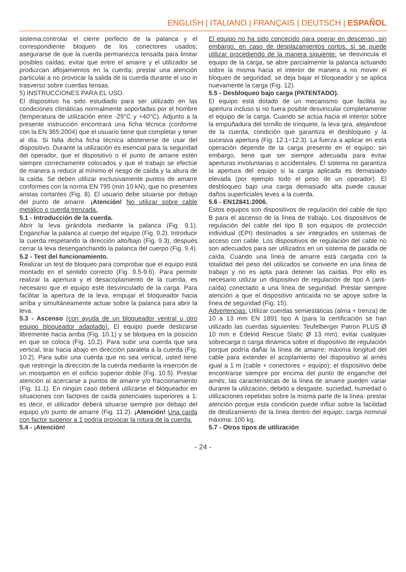ENGLISH | ITALIANO | FRANÇAIS | DEUTSCH | ESPAÑOL
sistema;controlar el cierre perfecto de la palanca y el correspondiente bloqueo de los conectores usados; asegurarse de que la cuerda permanezca tensada para limitar posibles caídas; evitar que entre el amarre y el utilizador se produzcan aflojamientos en la cuerda; prestar una atención particular a no provocar la salida de la cuerda durante el uso in trasverso sobre cuerdas tensas.
5) INSTRUCCIONES PARA EL USO.
El dispositivo ha sido estudiado para ser utilizado en las condiciones climáticas normalmente soportadas por el hombre (temperatura de utilización entre -29°C y +40°C). Adjunto a la presente instrucción encontrará una ficha técnica (conforme con la EN 365:2004) que el usuario tiene que completar y tener al día. Si falta dicha ficha técnica abstenerse de usar del dispositivo. Durante la utilización es esencial para la seguridad del operador, que el dispositivo o el punto de amarre estén siempre correctamente colocados y que el trabajo se efectúe de manera a reducir al mínimo el riesgo de caída y la altura de la caída. Se deben utilizar exclusivamente puntos de amarre conformes con la norma EN 795 (min 10 kN), que no presentes aristas cortantes (Fig. 8). El usuario debe situarse por debajo del punto de amarre. ¡Atención! No utilizar sobre cable metálico o cuerda trenzada.
5.1 - Introducción de la cuerda.
Abrir la leva girándola mediante la palanca (Fig. 9.1). Enganchar la palanca al cuerpo del equipo (Fig. 9.2). Introducir la cuerda respetando la dirección alto/bajo (Fig. 9.3), después cerrar la leva desenganchando la palanca del cuerpo (Fig. 9.4).
5.2 - Test del funcionamiento.
Realizar un test de bloqueo para comprobar que el equipo está montado en el sentido correcto (Fig. 9.5-9.6). Para permitir realizar la apertura y el desacoplamiento de la cuerda, es necesario que el equipo esté desvinculado de la carga. Para facilitar la apertura de la leva, empujar el bloqueador hacia arriba y simultáneamente actuar sobre la palanca para abrir la leva.
5.3 - Ascenso (con ayuda de un bloqueador ventral u otro equipo bloqueador adaptado). El equipo puede deslizarse libremente hacia arriba (Fig. 10.1) y se bloquea en la posición en que se coloca (Fig. 10.2). Para subir una cuerda que sea vertical, tirar hacia abajo en dirección paralela a la cuerda (Fig. 10.2). Para subir una cuerda que no sea vertical, usted tiene que restringir la dirección de la cuerda mediante la inserción de un mosqueton en el orificio superior doble (Fig. 10.5). Prestar atención al acercarse a puntos de amarre y/o fraccionamiento (Fig. 11.1). En ningún caso deberá utilizarse el bloqueador en situaciones con factores de caída potenciales superiores a 1: es decir, el utilizador deberá situarse siempre por debajo del equipo y/o punto de amarre (Fig. 11.2). ¡Atención! Una caída con factor superior a 1 podría provocar la rotura de la cuerda.
5.4 - ¡Atención!
El equipo no ha sido concecido para operar en descenso, sin embargo, en caso de desplazamientos cortos, sí se puede utilizar procediendo de la manera siguiente: se desvincula el equipo de la carga, se abre parcialmente la palanca actuando sobre la misma hacia el interior de manera a no mover el bloqueo de seguridad, se deja bajar el bloqueador y se aplica nuevamente la carga (Fig. 12).
5.5 - Desbloqueo bajo carga (PATENTADO).
El equipo está dotado de un mecanismo que facilita su apertura incluso si no fuera posible desvincular completamente el equipo de la carga. Cuando se actúa hacia el interior sobre la empuñadura del tornillo de trinquete, la leva gira, alejándose de la cuerda, condición que garantiza el desbloqueo y la sucesiva apertura (Fig. 12.1÷12.3). La fuerza a aplicar en esta operación depende de la carga presente en el equipo; sin embargo, tiene que ser siempre adecuada para evitar aperturas involuntarias o accidentales. El sistema no garantiza la apertura del equipo si la carga aplicada es demasiado elevada (por ejemplo todo el peso de un operador). El desbloqueo bajo una carga demasiado alta puede causar daños superficiales leves a la cuerda.
5.6 - EN12841:2006.
Estos equipos son dispositivos de regulación del cable de tipo B para el ascenso de la línea de trabajo. Los dispositivos de regulación del cable del tipo B son equipos de protección individual (EPI) destinados a ser integrados en sistemas de acceso con cable. Los dispositivos de regulación del cable no son adecuados para ser utilizados en un sistema de parada de caída. Cuando una línea de amarre está cargada con la totalidad del peso del utilizados se convierte en una línea de trabajo y no es apta para detener las caídas. Por ello es necesario utilizar un dispositivo de regulación de tipo A (anti-caída) conectado a una línea de seguridad. Prestar siempre atención a que el dispositivo anticaída no se apoye sobre la línea de seguridad (Fig. 15).
Advertencias: Utilizar cuerdas semiestáticas (alma + trenza) de 10 a 13 mm EN 1891 tipo A (para la certificación se han utilizado las cuerdas siguientes: Teufelberger Patron PLUS Ø 10 mm e Edelrid Rescue Static Ø 13 mm); evitar cualquier sobrecarga o carga dinámica sobre el dispositivo de regulación porque podría dañar la línea de amarre; máxima longitud del cable para extender el acoplamiento del dispositivo al arnés igual a 1 m (cable + conectores + equipo); el dispositivo debe encontrarse siempre por encima del punto de enganche del arnés; las características de la línea de amarre pueden variar durante la utilización, debido a desgaste, suciedad, humedad o utilizaciones repetidas sobre la misma parte de la línea: prestar atención porque esta condición puede influir sobre la facilidad de deslizamiento de la línea dentro del equipo; carga nominal máxima: 100 kg.
5.7 - Otros tipos de utilización
- 24 -